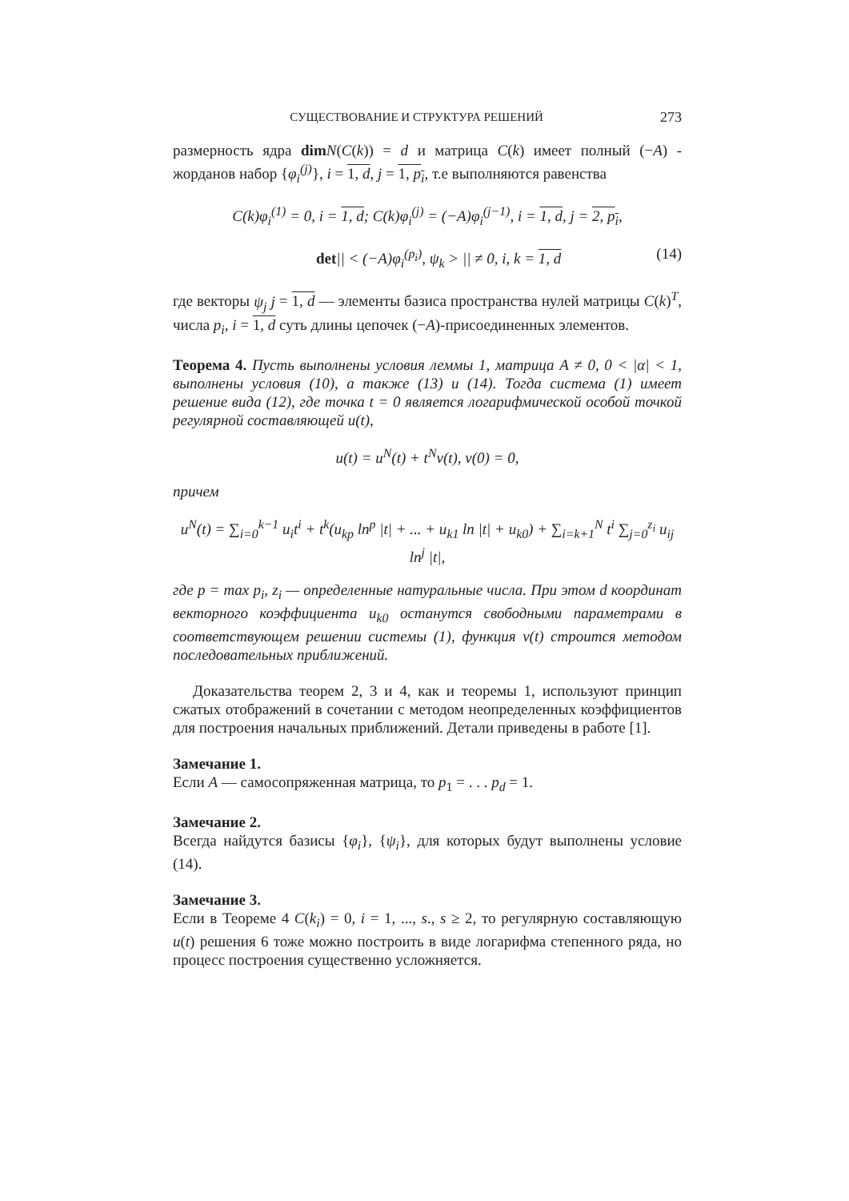СУЩЕСТВОВАНИЕ И СТРУКТУРА РЕШЕНИЙ 273
размерность ядра dim N(C(k)) = d и матрица C(k) имеет полный (−A) - жорданов набор {φ<sub>i</sub><sup>(j)</sup>}, i = 1, d, j = 1, p<sub>i</sub>, т.е выполняются равенства
C(k)φ<sub>i</sub><sup>(1)</sup> = 0, i = 1, d; C(k)φ<sub>i</sub><sup>(j)</sup> = (−A)φ<sub>i</sub><sup>(j−1)</sup>, i = 1, d, j = 2, p<sub>i</sub>,
det|| < (−A)φ<sub>i</sub><sup>(p<sub>i</sub>)</sup>, ψ<sub>k</sub> > || ≠ 0, i, k = 1, d (14)
где векторы ψ<sub>j</sub> j = 1, d — элементы базиса пространства нулей матрицы C(k)<sup>T</sup>, числа p<sub>i</sub>, i = 1, d суть длины цепочек (−A)-присоединенных элементов.
Теорема 4. Пусть выполнены условия леммы 1, матрица A ≠ 0, 0 < |α| < 1, выполнены условия (10), а также (13) и (14). Тогда система (1) имеет решение вида (12), где точка t = 0 является логарифмической особой точкой регулярной составляющей u(t),
u(t) = u<sup>N</sup>(t) + t<sup>N</sup>v(t), v(0) = 0,
причем
u<sup>N</sup>(t) = ∑<sub>i=0</sub><sup>k−1</sup> u<sub>i</sub>t<sup>i</sup> + t<sup>k</sup>(u<sub>kp</sub> ln<sup>p</sup> |t| + ... + u<sub>k1</sub> ln |t| + u<sub>k0</sub>) + ∑<sub>i=k+1</sub><sup>N</sup> t<sup>i</sup> ∑<sub>j=0</sub><sup>z<sub>i</sub></sup> u<sub>ij</sub> ln<sup>j</sup> |t|,
где p = max p<sub>i</sub>, z<sub>i</sub> — определенные натуральные числа. При этом d координат векторного коэффициента u<sub>k0</sub> останутся свободными параметрами в соответствующем решении системы (1), функция v(t) строится методом последовательных приближений.
Доказательства теорем 2, 3 и 4, как и теоремы 1, используют принцип сжатых отображений в сочетании с методом неопределенных коэффициентов для построения начальных приближений. Детали приведены в работе [1].
Замечание 1.
Если A — самосопряженная матрица, то p<sub>1</sub> = . . . p<sub>d</sub> = 1.
Замечание 2.
Всегда найдутся базисы {φ<sub>i</sub>}, {ψ<sub>i</sub>}, для которых будут выполнены условие (14).
Замечание 3.
Если в Теореме 4 C(k<sub>i</sub>) = 0, i = 1, ..., s., s ≥ 2, то регулярную составляющую u(t) решения 6 тоже можно построить в виде логарифма степенного ряда, но процесс построения существенно усложняется.